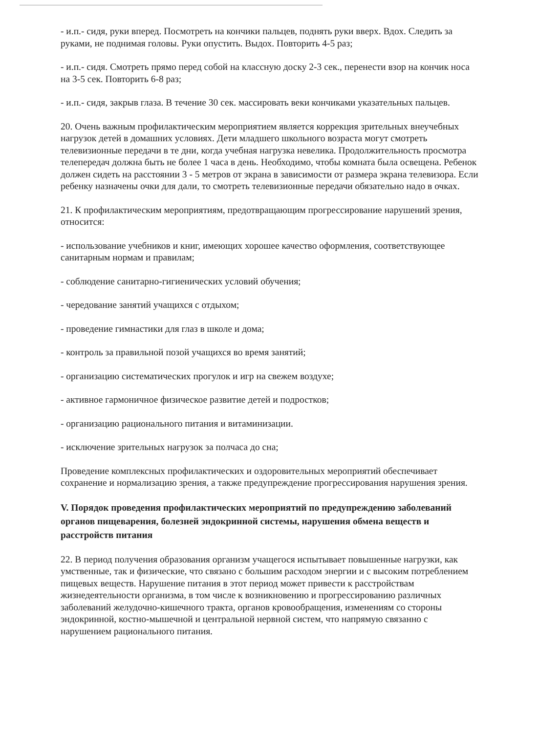- и.п.- сидя, руки вперед. Посмотреть на кончики пальцев, поднять руки вверх. Вдох. Следить за руками, не поднимая головы. Руки опустить. Выдох. Повторить 4-5 раз;
- и.п.- сидя. Смотреть прямо перед собой на классную доску 2-3 сек., перенести взор на кончик носа на 3-5 сек. Повторить 6-8 раз;
- и.п.- сидя, закрыв глаза. В течение 30 сек. массировать веки кончиками указательных пальцев.
20. Очень важным профилактическим мероприятием является коррекция зрительных внеучебных нагрузок детей в домашних условиях. Дети младшего школьного возраста могут смотреть телевизионные передачи в те дни, когда учебная нагрузка невелика. Продолжительность просмотра телепередач должна быть не более 1 часа в день. Необходимо, чтобы комната была освещена. Ребенок должен сидеть на расстоянии 3 - 5 метров от экрана в зависимости от размера экрана телевизора. Если ребенку назначены очки для дали, то смотреть телевизионные передачи обязательно надо в очках.
21. К профилактическим мероприятиям, предотвращающим прогрессирование нарушений зрения, относится:
- использование учебников и книг, имеющих хорошее качество оформления, соответствующее санитарным нормам и правилам;
- соблюдение санитарно-гигиенических условий обучения;
- чередование занятий учащихся с отдыхом;
- проведение гимнастики для глаз в школе и дома;
- контроль за правильной позой учащихся во время занятий;
- организацию систематических прогулок и игр на свежем воздухе;
- активное гармоничное физическое развитие детей и подростков;
- организацию рационального питания и витаминизации.
- исключение зрительных нагрузок за полчаса до сна;
Проведение комплексных профилактических и оздоровительных мероприятий обеспечивает сохранение и нормализацию зрения, а также предупреждение прогрессирования нарушения зрения.
V. Порядок проведения профилактических мероприятий по предупреждению заболеваний органов пищеварения, болезней эндокринной системы, нарушения обмена веществ и расстройств питания
22. В период получения образования организм учащегося испытывает повышенные нагрузки, как умственные, так и физические, что связано с большим расходом энергии и с высоким потреблением пищевых веществ. Нарушение питания в этот период может привести к расстройствам жизнедеятельности организма, в том числе к возникновению и прогрессированию различных заболеваний желудочно-кишечного тракта, органов кровообращения, изменениям со стороны эндокринной, костно-мышечной и центральной нервной систем, что напрямую связанно с нарушением рационального питания.